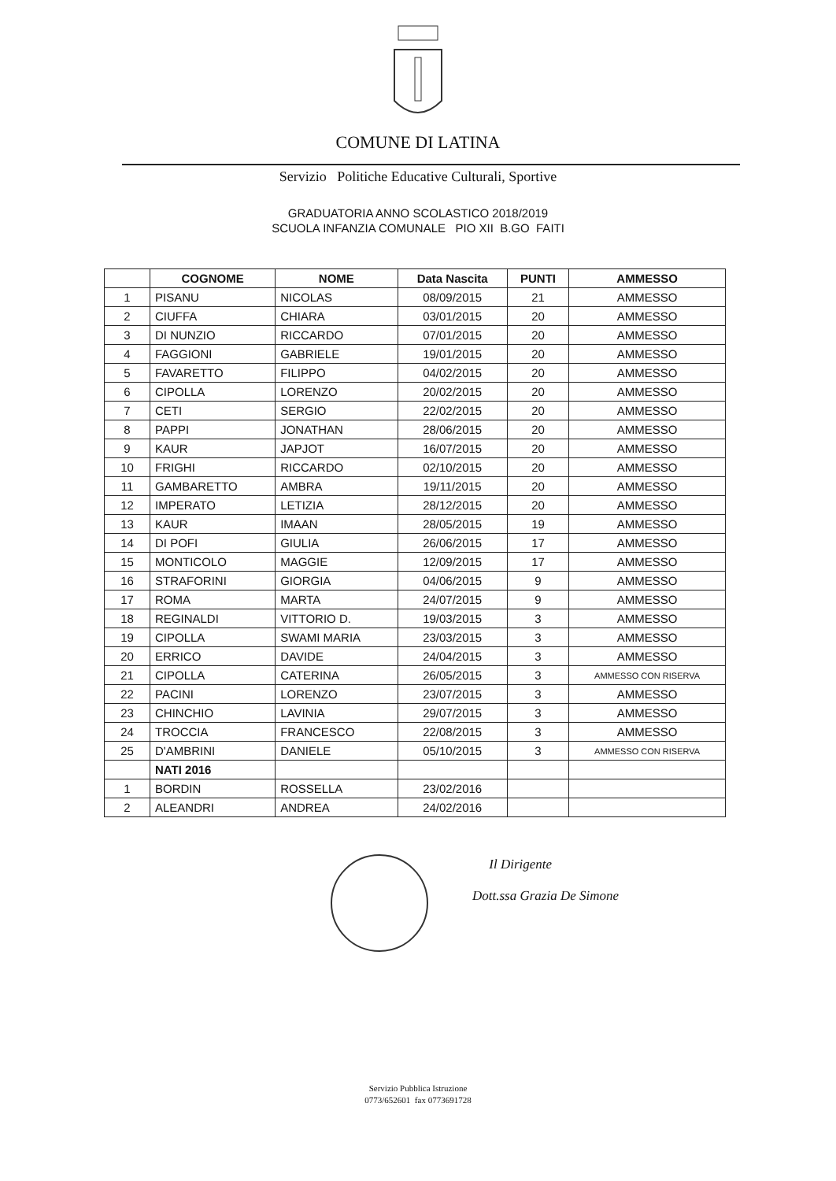COMUNE DI LATINA
Servizio Politiche Educative Culturali, Sportive
GRADUATORIA ANNO SCOLASTICO 2018/2019
SCUOLA INFANZIA COMUNALE PIO XII B.GO FAITI
| | COGNOME | NOME | Data Nascita | PUNTI | AMMESSO |
| --- | --- | --- | --- | --- | --- |
| 1 | PISANU | NICOLAS | 08/09/2015 | 21 | AMMESSO |
| 2 | CIUFFA | CHIARA | 03/01/2015 | 20 | AMMESSO |
| 3 | DI NUNZIO | RICCARDO | 07/01/2015 | 20 | AMMESSO |
| 4 | FAGGIONI | GABRIELE | 19/01/2015 | 20 | AMMESSO |
| 5 | FAVARETTO | FILIPPO | 04/02/2015 | 20 | AMMESSO |
| 6 | CIPOLLA | LORENZO | 20/02/2015 | 20 | AMMESSO |
| 7 | CETI | SERGIO | 22/02/2015 | 20 | AMMESSO |
| 8 | PAPPI | JONATHAN | 28/06/2015 | 20 | AMMESSO |
| 9 | KAUR | JAPJOT | 16/07/2015 | 20 | AMMESSO |
| 10 | FRIGHI | RICCARDO | 02/10/2015 | 20 | AMMESSO |
| 11 | GAMBARETTO | AMBRA | 19/11/2015 | 20 | AMMESSO |
| 12 | IMPERATO | LETIZIA | 28/12/2015 | 20 | AMMESSO |
| 13 | KAUR | IMAAN | 28/05/2015 | 19 | AMMESSO |
| 14 | DI POFI | GIULIA | 26/06/2015 | 17 | AMMESSO |
| 15 | MONTICOLO | MAGGIE | 12/09/2015 | 17 | AMMESSO |
| 16 | STRAFORINI | GIORGIA | 04/06/2015 | 9 | AMMESSO |
| 17 | ROMA | MARTA | 24/07/2015 | 9 | AMMESSO |
| 18 | REGINALDI | VITTORIO D. | 19/03/2015 | 3 | AMMESSO |
| 19 | CIPOLLA | SWAMI MARIA | 23/03/2015 | 3 | AMMESSO |
| 20 | ERRICO | DAVIDE | 24/04/2015 | 3 | AMMESSO |
| 21 | CIPOLLA | CATERINA | 26/05/2015 | 3 | AMMESSO CON RISERVA |
| 22 | PACINI | LORENZO | 23/07/2015 | 3 | AMMESSO |
| 23 | CHINCHIO | LAVINIA | 29/07/2015 | 3 | AMMESSO |
| 24 | TROCCIA | FRANCESCO | 22/08/2015 | 3 | AMMESSO |
| 25 | D'AMBRINI | DANIELE | 05/10/2015 | 3 | AMMESSO CON RISERVA |
| | NATI 2016 | | | | |
| 1 | BORDIN | ROSSELLA | 23/02/2016 | | |
| 2 | ALEANDRI | ANDREA | 24/02/2016 | | |
Il Dirigente
Dott.ssa Grazia De Simone
Servizio Pubblica Istruzione
0773/652601 fax 0773691728